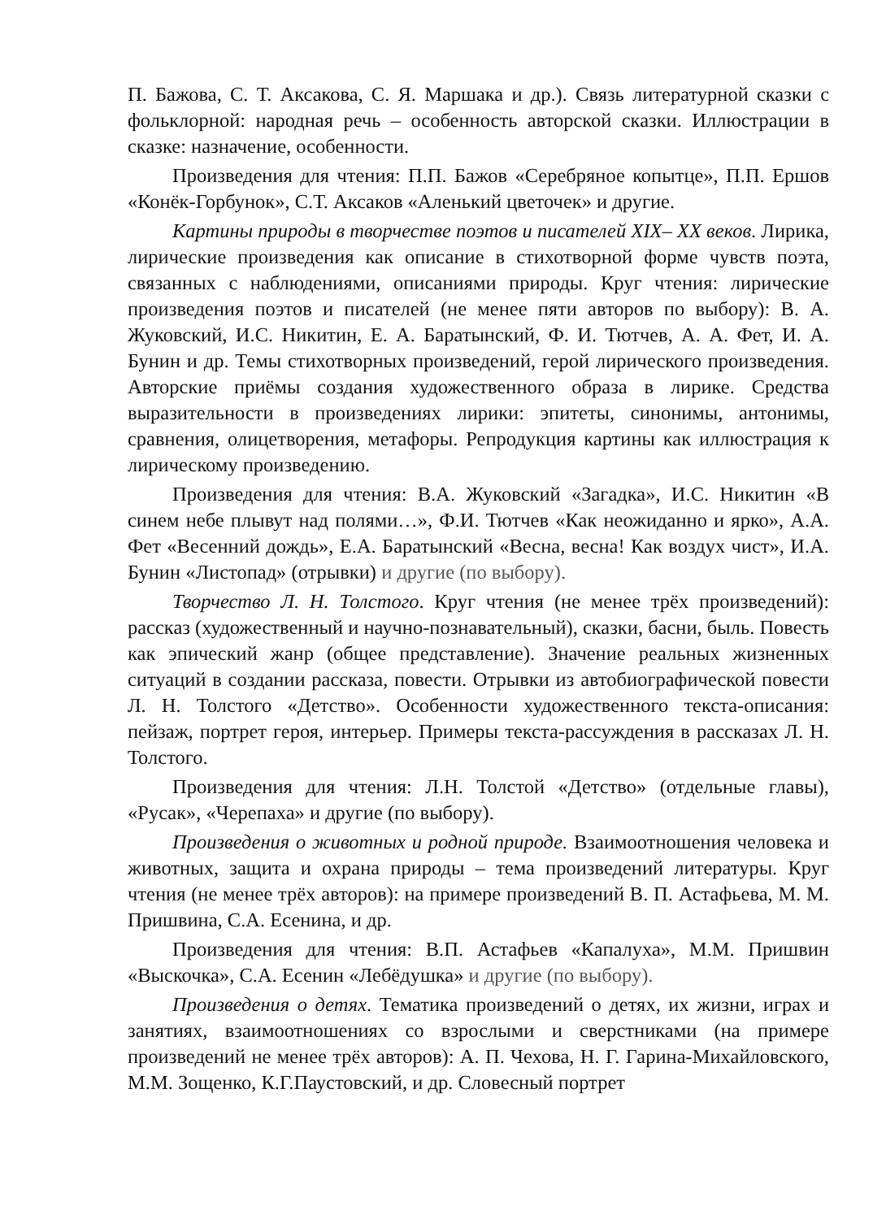П. Бажова, С. Т. Аксакова, С. Я. Маршака и др.). Связь литературной сказки с фольклорной: народная речь – особенность авторской сказки. Иллюстрации в сказке: назначение, особенности.
Произведения для чтения: П.П. Бажов «Серебряное копытце», П.П. Ершов «Конёк-Горбунок», С.Т. Аксаков «Аленький цветочек» и другие.
Картины природы в творчестве поэтов и писателей XIX– XX веков. Лирика, лирические произведения как описание в стихотворной форме чувств поэта, связанных с наблюдениями, описаниями природы. Круг чтения: лирические произведения поэтов и писателей (не менее пяти авторов по выбору): В. А. Жуковский, И.С. Никитин, Е. А. Баратынский, Ф. И. Тютчев, А. А. Фет, И. А. Бунин и др. Темы стихотворных произведений, герой лирического произведения. Авторские приёмы создания художественного образа в лирике. Средства выразительности в произведениях лирики: эпитеты, синонимы, антонимы, сравнения, олицетворения, метафоры. Репродукция картины как иллюстрация к лирическому произведению.
Произведения для чтения: В.А. Жуковский «Загадка», И.С. Никитин «В синем небе плывут над полями…», Ф.И. Тютчев «Как неожиданно и ярко», А.А. Фет «Весенний дождь», Е.А. Баратынский «Весна, весна! Как воздух чист», И.А. Бунин «Листопад» (отрывки) и другие (по выбору).
Творчество Л. Н. Толстого. Круг чтения (не менее трёх произведений): рассказ (художественный и научно-познавательный), сказки, басни, быль. Повесть как эпический жанр (общее представление). Значение реальных жизненных ситуаций в создании рассказа, повести. Отрывки из автобиографической повести Л. Н. Толстого «Детство». Особенности художественного текста-описания: пейзаж, портрет героя, интерьер. Примеры текста-рассуждения в рассказах Л. Н. Толстого.
Произведения для чтения: Л.Н. Толстой «Детство» (отдельные главы), «Русак», «Черепаха» и другие (по выбору).
Произведения о животных и родной природе. Взаимоотношения человека и животных, защита и охрана природы – тема произведений литературы. Круг чтения (не менее трёх авторов): на примере произведений В. П. Астафьева, М. М. Пришвина, С.А. Есенина, и др.
Произведения для чтения: В.П. Астафьев «Капалуха», М.М. Пришвин «Выскочка», С.А. Есенин «Лебёдушка» и другие (по выбору).
Произведения о детях. Тематика произведений о детях, их жизни, играх и занятиях, взаимоотношениях со взрослыми и сверстниками (на примере произведений не менее трёх авторов): А. П. Чехова, Н. Г. Гарина-Михайловского, М.М. Зощенко, К.Г.Паустовский, и др. Словесный портрет